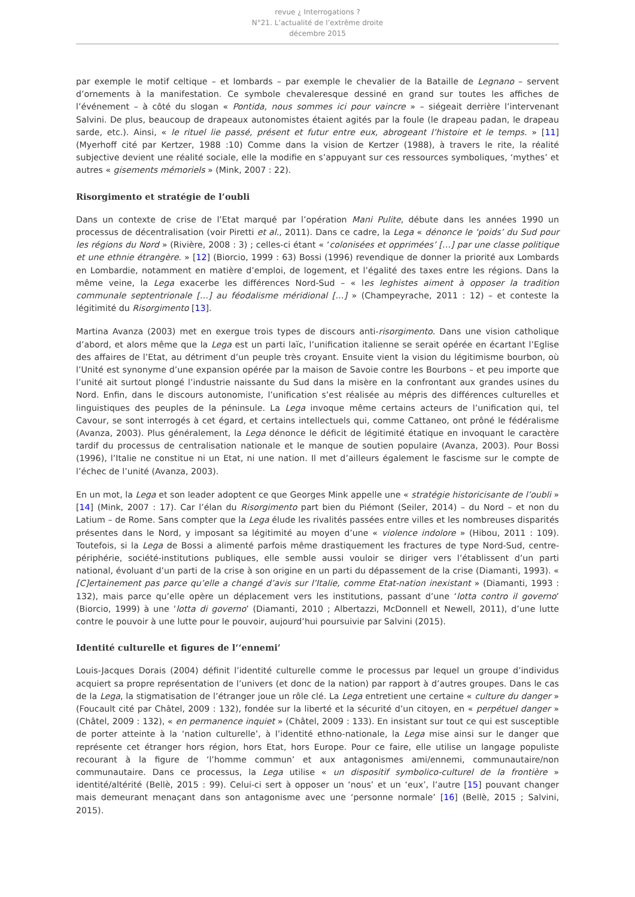revue ¿ Interrogations ?
N°21. L’actualité de l’extrême droite
décembre 2015
par exemple le motif celtique – et lombards – par exemple le chevalier de la Bataille de Legnano – servent d’ornements à la manifestation. Ce symbole chevaleresque dessiné en grand sur toutes les affiches de l’événement – à côté du slogan « Pontida, nous sommes ici pour vaincre » – siégeait derrière l’intervenant Salvini. De plus, beaucoup de drapeaux autonomistes étaient agités par la foule (le drapeau padan, le drapeau sarde, etc.). Ainsi, « le rituel lie passé, présent et futur entre eux, abrogeant l’histoire et le temps. » [11] (Myerhoff cité par Kertzer, 1988 :10) Comme dans la vision de Kertzer (1988), à travers le rite, la réalité subjective devient une réalité sociale, elle la modifie en s’appuyant sur ces ressources symboliques, ‘mythes’ et autres « gisements mémoriels » (Mink, 2007 : 22).
Risorgimento et stratégie de l’oubli
Dans un contexte de crise de l’Etat marqué par l’opération Mani Pulite, débute dans les années 1990 un processus de décentralisation (voir Piretti et al., 2011). Dans ce cadre, la Lega « dénonce le ‘poids’ du Sud pour les régions du Nord » (Rivière, 2008 : 3) ; celles-ci étant « ‘colonisées et opprimées’ […] par une classe politique et une ethnie étrangère. » [12] (Biorcio, 1999 : 63) Bossi (1996) revendique de donner la priorité aux Lombards en Lombardie, notamment en matière d’emploi, de logement, et l’égalité des taxes entre les régions. Dans la même veine, la Lega exacerbe les différences Nord-Sud – « les leghistes aiment à opposer la tradition communale septentrionale […] au féodalisme méridional […] » (Champeyrache, 2011 : 12) – et conteste la légitimité du Risorgimento [13].
Martina Avanza (2003) met en exergue trois types de discours anti-risorgimento. Dans une vision catholique d’abord, et alors même que la Lega est un parti laïc, l’unification italienne se serait opérée en écartant l’Eglise des affaires de l’Etat, au détriment d’un peuple très croyant. Ensuite vient la vision du légitimisme bourbon, où l’Unité est synonyme d’une expansion opérée par la maison de Savoie contre les Bourbons – et peu importe que l’unité ait surtout plongé l’industrie naissante du Sud dans la misère en la confrontant aux grandes usines du Nord. Enfin, dans le discours autonomiste, l’unification s’est réalisée au mépris des différences culturelles et linguistiques des peuples de la péninsule. La Lega invoque même certains acteurs de l’unification qui, tel Cavour, se sont interrogés à cet égard, et certains intellectuels qui, comme Cattaneo, ont prôné le fédéralisme (Avanza, 2003). Plus généralement, la Lega dénonce le déficit de légitimité étatique en invoquant le caractère tardif du processus de centralisation nationale et le manque de soutien populaire (Avanza, 2003). Pour Bossi (1996), l’Italie ne constitue ni un Etat, ni une nation. Il met d’ailleurs également le fascisme sur le compte de l’échec de l’unité (Avanza, 2003).
En un mot, la Lega et son leader adoptent ce que Georges Mink appelle une « stratégie historicisante de l’oubli » [14] (Mink, 2007 : 17). Car l’élan du Risorgimento part bien du Piémont (Seiler, 2014) – du Nord – et non du Latium – de Rome. Sans compter que la Lega élude les rivalités passées entre villes et les nombreuses disparités présentes dans le Nord, y imposant sa légitimité au moyen d’une « violence indolore » (Hibou, 2011 : 109). Toutefois, si la Lega de Bossi a alimenté parfois même drastiquement les fractures de type Nord-Sud, centre-périphérie, société-institutions publiques, elle semble aussi vouloir se diriger vers l’établissent d’un parti national, évoluant d’un parti de la crise à son origine en un parti du dépassement de la crise (Diamanti, 1993). « [C]ertainement pas parce qu’elle a changé d’avis sur l’Italie, comme Etat-nation inexistant » (Diamanti, 1993 : 132), mais parce qu’elle opère un déplacement vers les institutions, passant d’une ‘lotta contro il governo’ (Biorcio, 1999) à une ‘lotta di governo’ (Diamanti, 2010 ; Albertazzi, McDonnell et Newell, 2011), d’une lutte contre le pouvoir à une lutte pour le pouvoir, aujourd’hui poursuivie par Salvini (2015).
Identité culturelle et figures de l’‘ennemi’
Louis-Jacques Dorais (2004) définit l’identité culturelle comme le processus par lequel un groupe d’individus acquiert sa propre représentation de l’univers (et donc de la nation) par rapport à d’autres groupes. Dans le cas de la Lega, la stigmatisation de l’étranger joue un rôle clé. La Lega entretient une certaine « culture du danger » (Foucault cité par Châtel, 2009 : 132), fondée sur la liberté et la sécurité d’un citoyen, en « perpétuel danger » (Châtel, 2009 : 132), « en permanence inquiet » (Châtel, 2009 : 133). En insistant sur tout ce qui est susceptible de porter atteinte à la ‘nation culturelle’, à l’identité ethno-nationale, la Lega mise ainsi sur le danger que représente cet étranger hors région, hors Etat, hors Europe. Pour ce faire, elle utilise un langage populiste recourant à la figure de ‘l’homme commun’ et aux antagonismes ami/ennemi, communautaire/non communautaire. Dans ce processus, la Lega utilise « un dispositif symbolico-culturel de la frontière » identité/altérité (Bellè, 2015 : 99). Celui-ci sert à opposer un ‘nous’ et un ‘eux’, l’autre [15] pouvant changer mais demeurant menaçant dans son antagonisme avec une ‘personne normale’ [16] (Bellè, 2015 ; Salvini, 2015).